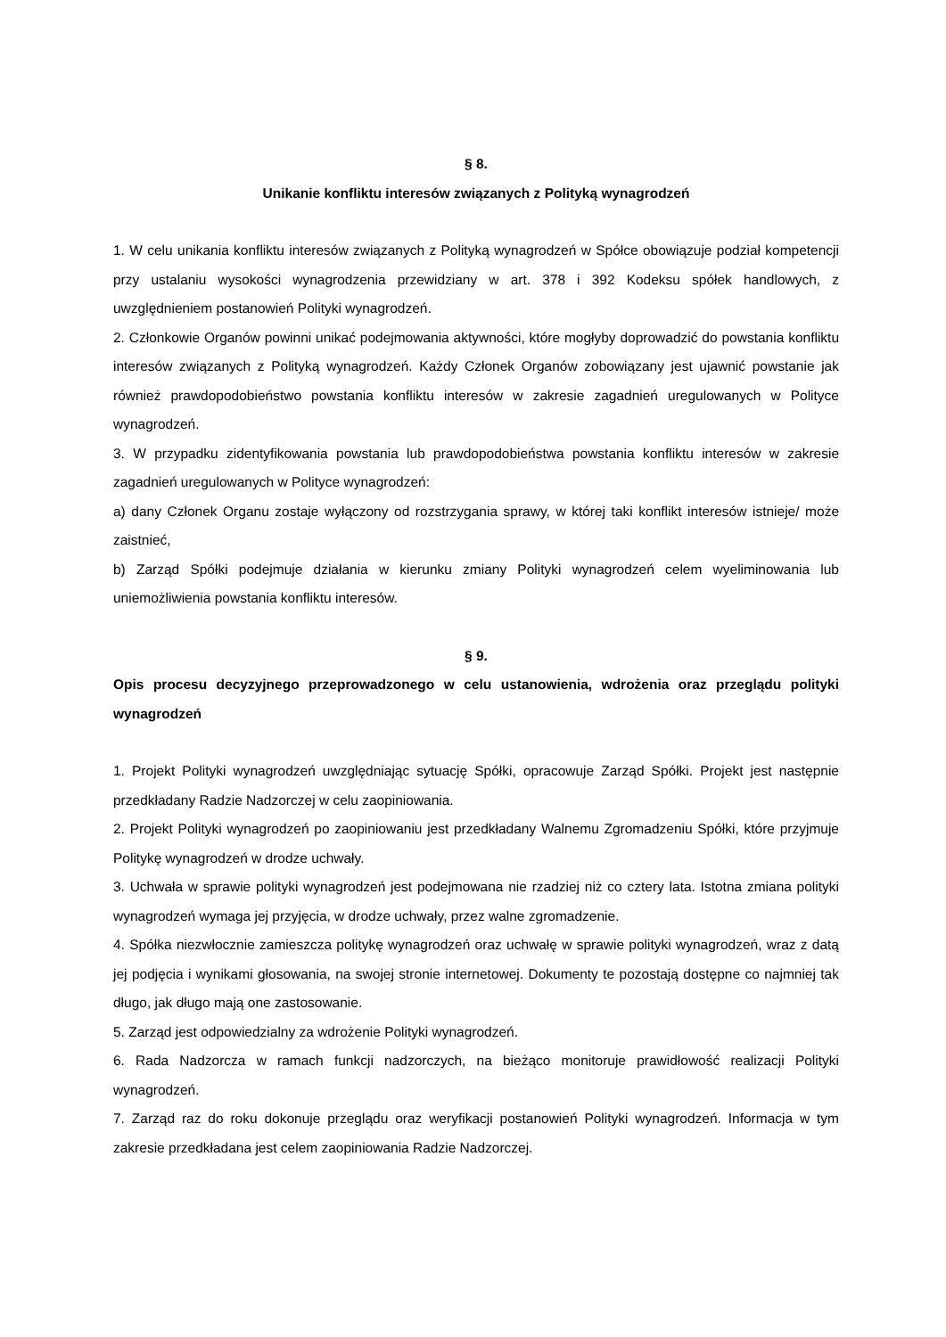§ 8.
Unikanie konfliktu interesów związanych z Polityką wynagrodzeń
1. W celu unikania konfliktu interesów związanych z Polityką wynagrodzeń w Spółce obowiązuje podział kompetencji przy ustalaniu wysokości wynagrodzenia przewidziany w art. 378 i 392 Kodeksu spółek handlowych, z uwzględnieniem postanowień Polityki wynagrodzeń.
2. Członkowie Organów powinni unikać podejmowania aktywności, które mogłyby doprowadzić do powstania konfliktu interesów związanych z Polityką wynagrodzeń. Każdy Członek Organów zobowiązany jest ujawnić powstanie jak również prawdopodobieństwo powstania konfliktu interesów w zakresie zagadnień uregulowanych w Polityce wynagrodzeń.
3. W przypadku zidentyfikowania powstania lub prawdopodobieństwa powstania konfliktu interesów w zakresie zagadnień uregulowanych w Polityce wynagrodzeń:
a) dany Członek Organu zostaje wyłączony od rozstrzygania sprawy, w której taki konflikt interesów istnieje/ może zaistnieć,
b) Zarząd Spółki podejmuje działania w kierunku zmiany Polityki wynagrodzeń celem wyeliminowania lub uniemożliwienia powstania konfliktu interesów.
§ 9.
Opis procesu decyzyjnego przeprowadzonego w celu ustanowienia, wdrożenia oraz przeglądu polityki wynagrodzeń
1. Projekt Polityki wynagrodzeń uwzględniając sytuację Spółki, opracowuje Zarząd Spółki. Projekt jest następnie przedkładany Radzie Nadzorczej w celu zaopiniowania.
2. Projekt Polityki wynagrodzeń po zaopiniowaniu jest przedkładany Walnemu Zgromadzeniu Spółki, które przyjmuje Politykę wynagrodzeń w drodze uchwały.
3. Uchwała w sprawie polityki wynagrodzeń jest podejmowana nie rzadziej niż co cztery lata. Istotna zmiana polityki wynagrodzeń wymaga jej przyjęcia, w drodze uchwały, przez walne zgromadzenie.
4. Spółka niezwłocznie zamieszcza politykę wynagrodzeń oraz uchwałę w sprawie polityki wynagrodzeń, wraz z datą jej podjęcia i wynikami głosowania, na swojej stronie internetowej. Dokumenty te pozostają dostępne co najmniej tak długo, jak długo mają one zastosowanie.
5. Zarząd jest odpowiedzialny za wdrożenie Polityki wynagrodzeń.
6. Rada Nadzorcza w ramach funkcji nadzorczych, na bieżąco monitoruje prawidłowość realizacji Polityki wynagrodzeń.
7. Zarząd raz do roku dokonuje przeglądu oraz weryfikacji postanowień Polityki wynagrodzeń. Informacja w tym zakresie przedkładana jest celem zaopiniowania Radzie Nadzorczej.